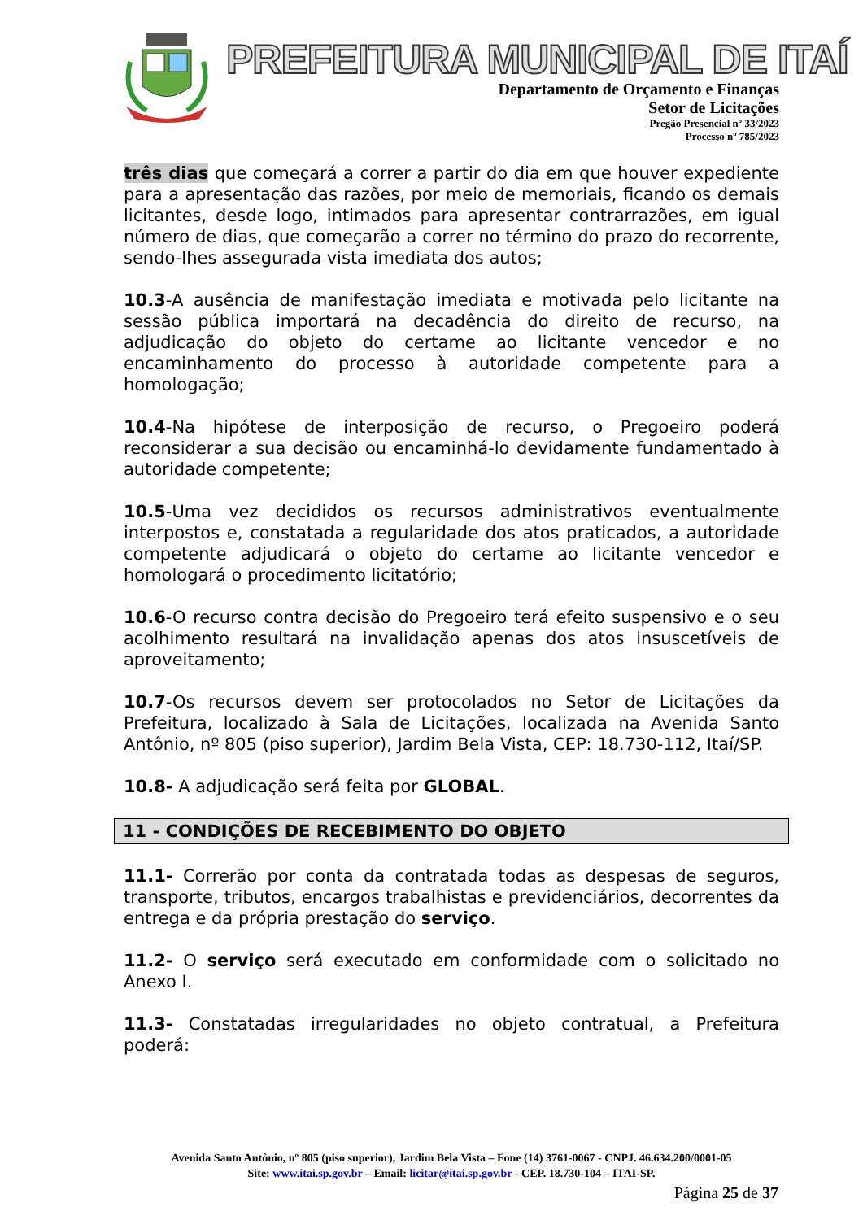PREFEITURA MUNICIPAL DE ITAÍ
Departamento de Orçamento e Finanças
Setor de Licitações
Pregão Presencial nº 33/2023
Processo nº 785/2023
três dias que começará a correr a partir do dia em que houver expediente para a apresentação das razões, por meio de memoriais, ficando os demais licitantes, desde logo, intimados para apresentar contrarrazões, em igual número de dias, que começarão a correr no término do prazo do recorrente, sendo-lhes assegurada vista imediata dos autos;
10.3-A ausência de manifestação imediata e motivada pelo licitante na sessão pública importará na decadência do direito de recurso, na adjudicação do objeto do certame ao licitante vencedor e no encaminhamento do processo à autoridade competente para a homologação;
10.4-Na hipótese de interposição de recurso, o Pregoeiro poderá reconsiderar a sua decisão ou encaminhá-lo devidamente fundamentado à autoridade competente;
10.5-Uma vez decididos os recursos administrativos eventualmente interpostos e, constatada a regularidade dos atos praticados, a autoridade competente adjudicará o objeto do certame ao licitante vencedor e homologará o procedimento licitatório;
10.6-O recurso contra decisão do Pregoeiro terá efeito suspensivo e o seu acolhimento resultará na invalidação apenas dos atos insuscetíveis de aproveitamento;
10.7-Os recursos devem ser protocolados no Setor de Licitações da Prefeitura, localizado à Sala de Licitações, localizada na Avenida Santo Antônio, nº 805 (piso superior), Jardim Bela Vista, CEP: 18.730-112, Itaí/SP.
10.8- A adjudicação será feita por GLOBAL.
11 - CONDIÇÕES DE RECEBIMENTO DO OBJETO
11.1- Correrão por conta da contratada todas as despesas de seguros, transporte, tributos, encargos trabalhistas e previdenciários, decorrentes da entrega e da própria prestação do serviço.
11.2- O serviço será executado em conformidade com o solicitado no Anexo I.
11.3- Constatadas irregularidades no objeto contratual, a Prefeitura poderá:
Avenida Santo Antônio, nº 805 (piso superior), Jardim Bela Vista – Fone (14) 3761-0067 - CNPJ. 46.634.200/0001-05
Site: www.itai.sp.gov.br – Email: licitar@itai.sp.gov.br - CEP. 18.730-104 – ITAI-SP.
Página 25 de 37